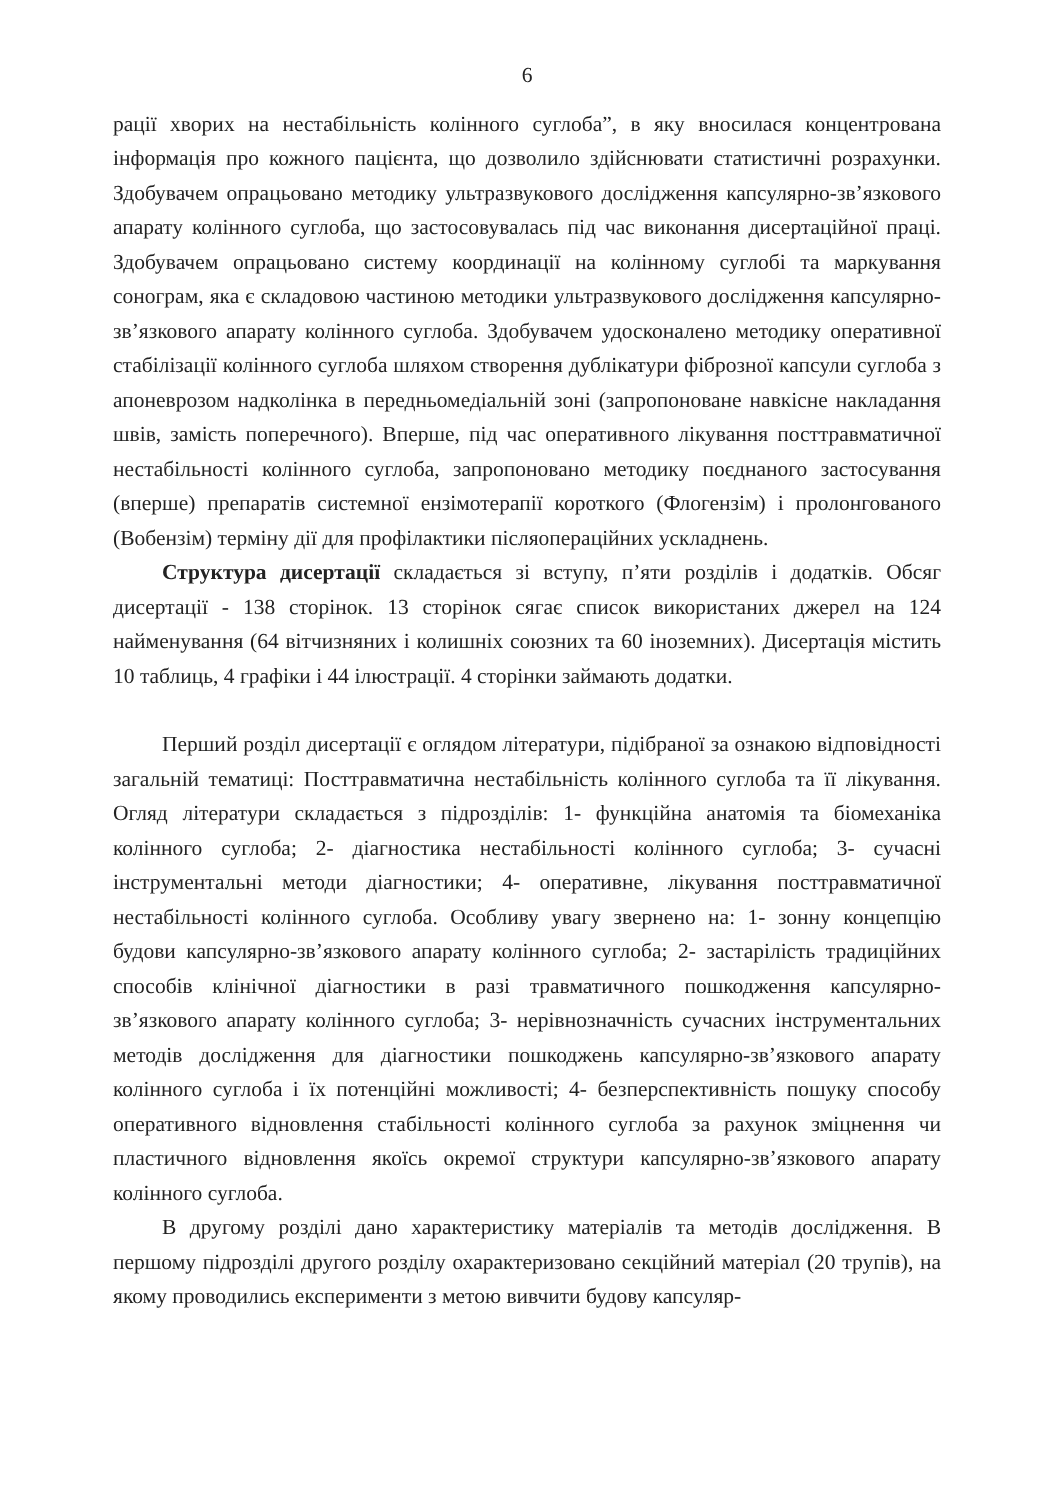6
рації хворих на нестабільність колінного суглоба”, в яку вносилася концентрована інформація про кожного пацієнта, що дозволило здійснювати статистичні розрахунки. Здобувачем опрацьовано методику ультразвукового дослідження капсулярно-зв’язкового апарату колінного суглоба, що застосовувалась під час виконання дисертаційної праці. Здобувачем опрацьовано систему координації на колінному суглобі та маркування сонограм, яка є складовою частиною методики ультразвукового дослідження капсулярно-зв’язкового апарату колінного суглоба. Здобувачем удосконалено методику оперативної стабілізації колінного суглоба шляхом створення дублікатури фіброзної капсули суглоба з апоневрозом надколінка в передньомедіальній зоні (запропоноване навкісне накладання швів, замість поперечного). Вперше, під час оперативного лікування посттравматичної нестабільності колінного суглоба, запропоновано методику поєднаного застосування (вперше) препаратів системної ензімотерапії короткого (Флогензім) і пролонгованого (Вобензім) терміну дії для профілактики післяопераційних ускладнень.
Структура дисертації складається зі вступу, п’яти розділів і додатків. Обсяг дисертації - 138 сторінок. 13 сторінок сягає список використаних джерел на 124 найменування (64 вітчизняних і колишніх союзних та 60 іноземних). Дисертація містить 10 таблиць, 4 графіки і 44 ілюстрації. 4 сторінки займають додатки.
Перший розділ дисертації є оглядом літератури, підібраної за ознакою відповідності загальній тематиці: Посттравматична нестабільність колінного суглоба та її лікування. Огляд літератури складається з підрозділів: 1- функційна анатомія та біомеханіка колінного суглоба; 2- діагностика нестабільності колінного суглоба; 3- сучасні інструментальні методи діагностики; 4- оперативне, лікування посттравматичної нестабільності колінного суглоба. Особливу увагу звернено на: 1- зонну концепцію будови капсулярно-зв’язкового апарату колінного суглоба; 2- застарілість традиційних способів клінічної діагностики в разі травматичного пошкодження капсулярно-зв’язкового апарату колінного суглоба; 3- нерівнозначність сучасних інструментальних методів дослідження для діагностики пошкоджень капсулярно-зв’язкового апарату колінного суглоба і їх потенційні можливості; 4- безперспективність пошуку способу оперативного відновлення стабільності колінного суглоба за рахунок зміцнення чи пластичного відновлення якоїсь окремої структури капсулярно-зв’язкового апарату колінного суглоба.
В другому розділі дано характеристику матеріалів та методів дослідження. В першому підрозділі другого розділу охарактеризовано секційний матеріал (20 трупів), на якому проводились експерименти з метою вивчити будову капсуляр-